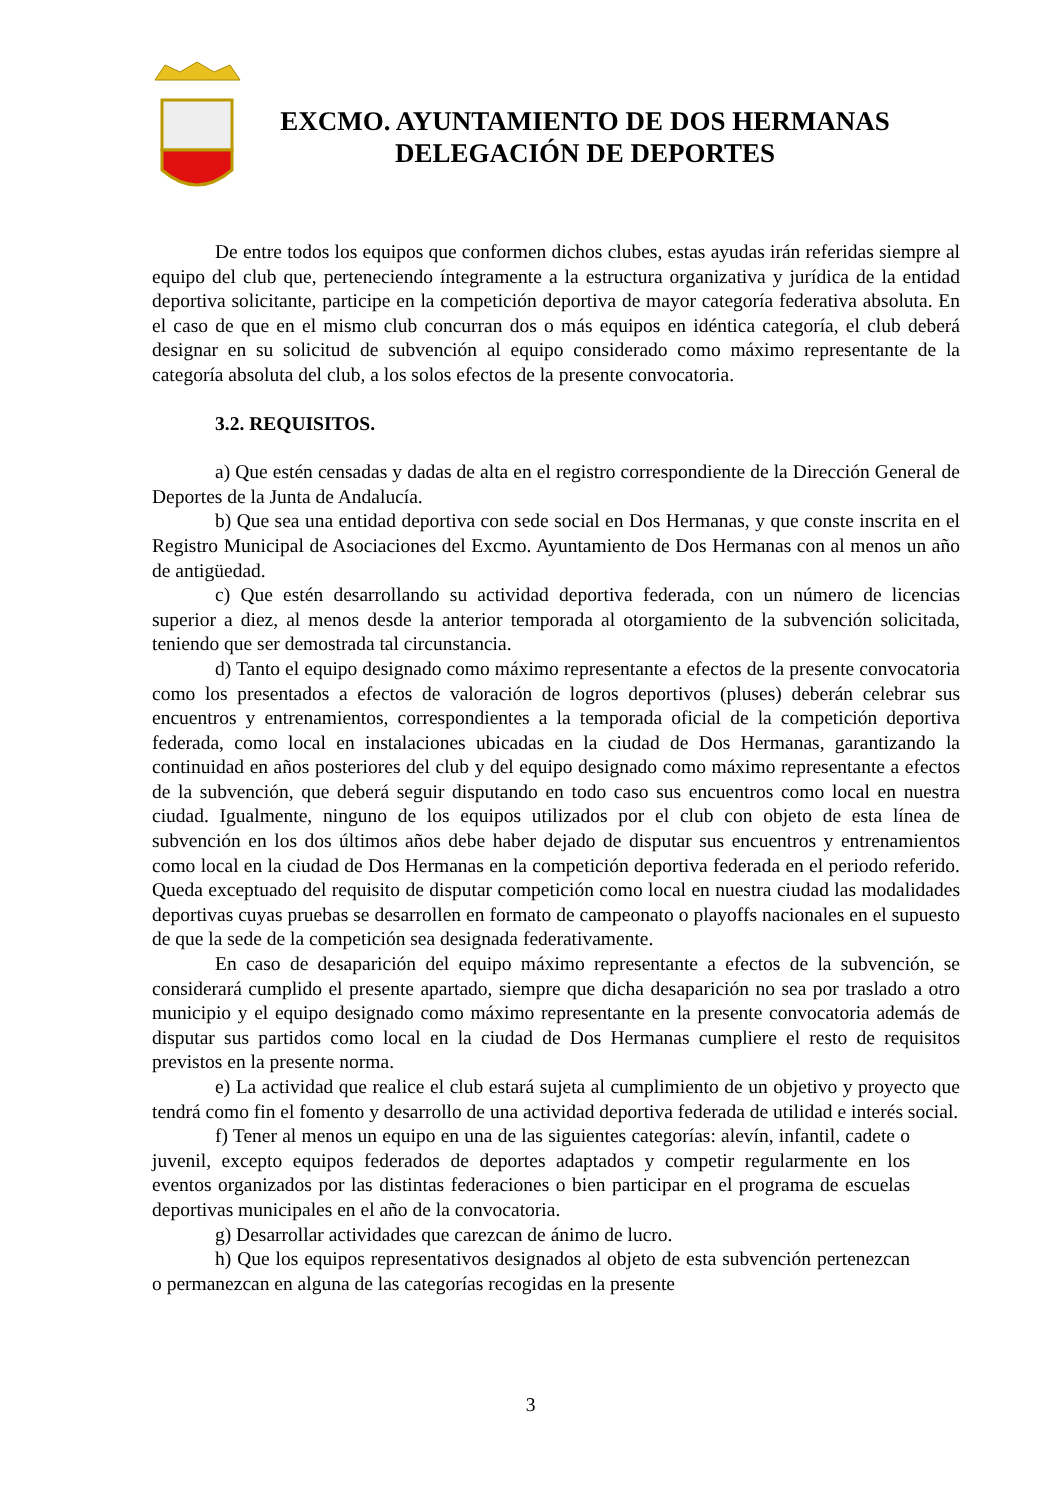EXCMO. AYUNTAMIENTO DE DOS HERMANAS
DELEGACIÓN DE DEPORTES
De entre todos los equipos que conformen dichos clubes, estas ayudas irán referidas siempre al equipo del club que, perteneciendo íntegramente a la estructura organizativa y jurídica de la entidad deportiva solicitante, participe en la competición deportiva de mayor categoría federativa absoluta. En el caso de que en el mismo club concurran dos o más equipos en idéntica categoría, el club deberá designar en su solicitud de subvención al equipo considerado como máximo representante de la categoría absoluta del club, a los solos efectos de la presente convocatoria.
3.2. REQUISITOS.
a) Que estén censadas y dadas de alta en el registro correspondiente de la Dirección General de Deportes de la Junta de Andalucía.
b) Que sea una entidad deportiva con sede social en Dos Hermanas, y que conste inscrita en el Registro Municipal de Asociaciones del Excmo. Ayuntamiento de Dos Hermanas con al menos un año de antigüedad.
c) Que estén desarrollando su actividad deportiva federada, con un número de licencias superior a diez, al menos desde la anterior temporada al otorgamiento de la subvención solicitada, teniendo que ser demostrada tal circunstancia.
d) Tanto el equipo designado como máximo representante a efectos de la presente convocatoria como los presentados a efectos de valoración de logros deportivos (pluses) deberán celebrar sus encuentros y entrenamientos, correspondientes a la temporada oficial de la competición deportiva federada, como local en instalaciones ubicadas en la ciudad de Dos Hermanas, garantizando la continuidad en años posteriores del club y del equipo designado como máximo representante a efectos de la subvención, que deberá seguir disputando en todo caso sus encuentros como local en nuestra ciudad. Igualmente, ninguno de los equipos utilizados por el club con objeto de esta línea de subvención en los dos últimos años debe haber dejado de disputar sus encuentros y entrenamientos como local en la ciudad de Dos Hermanas en la competición deportiva federada en el periodo referido. Queda exceptuado del requisito de disputar competición como local en nuestra ciudad las modalidades deportivas cuyas pruebas se desarrollen en formato de campeonato o playoffs nacionales en el supuesto de que la sede de la competición sea designada federativamente.
En caso de desaparición del equipo máximo representante a efectos de la subvención, se considerará cumplido el presente apartado, siempre que dicha desaparición no sea por traslado a otro municipio y el equipo designado como máximo representante en la presente convocatoria además de disputar sus partidos como local en la ciudad de Dos Hermanas cumpliere el resto de requisitos previstos en la presente norma.
e) La actividad que realice el club estará sujeta al cumplimiento de un objetivo y proyecto que tendrá como fin el fomento y desarrollo de una actividad deportiva federada de utilidad e interés social.
f) Tener al menos un equipo en una de las siguientes categorías: alevín, infantil, cadete o juvenil, excepto equipos federados de deportes adaptados y competir regularmente en los eventos organizados por las distintas federaciones o bien participar en el programa de escuelas deportivas municipales en el año de la convocatoria.
g) Desarrollar actividades que carezcan de ánimo de lucro.
h) Que los equipos representativos designados al objeto de esta subvención pertenezcan o permanezcan en alguna de las categorías recogidas en la presente
3